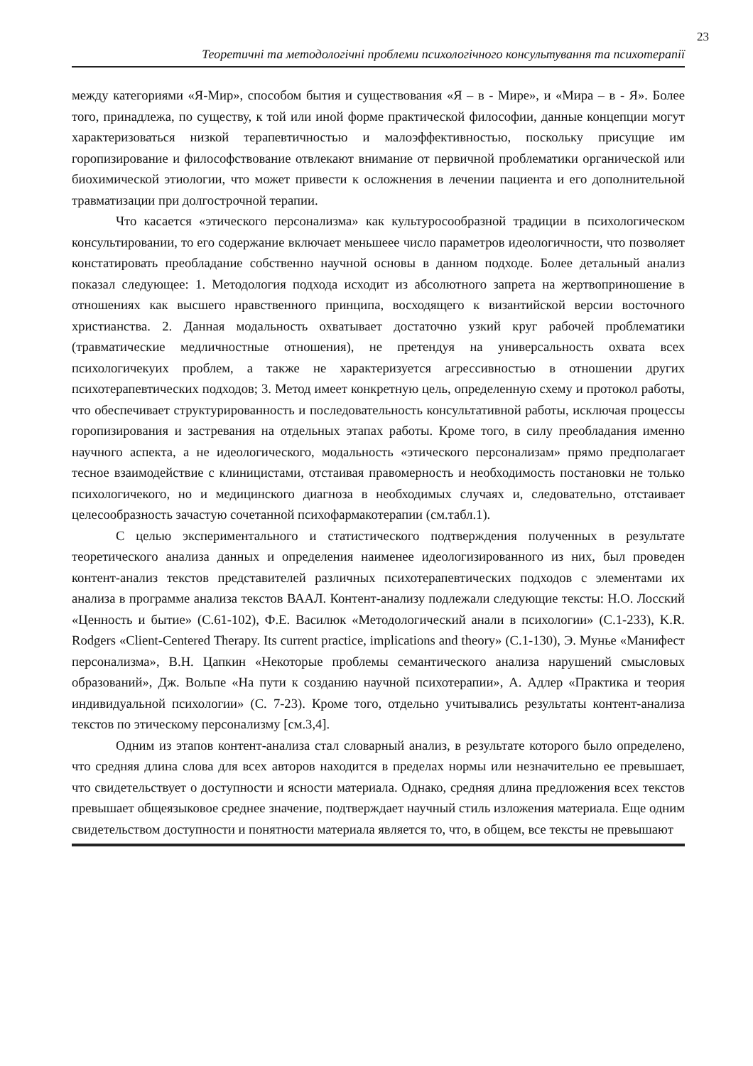23
Теоретичні та методологічні проблеми психологічного консультування та психотерапії
между категориями «Я-Мир», способом бытия и существования «Я – в - Мире», и «Мира – в - Я». Более того, принадлежа, по существу, к той или иной форме практической философии, данные концепции могут характеризоваться низкой терапевтичностью и малоэффективностью, поскольку присущие им горопизирование и философствование отвлекают внимание от первичной проблематики органической или биохимической этиологии, что может привести к осложнения в лечении пациента и его дополнительной травматизации при долгострочной терапии.
Что касается «этического персонализма» как культуросообразной традиции в психологическом консультировании, то его содержание включает меньшеее число параметров идеологичности, что позволяет констатировать преобладание собственно научной основы в данном подходе. Более детальный анализ показал следующее: 1. Методология подхода исходит из абсолютного запрета на жертвоприношение в отношениях как высшего нравственного принципа, восходящего к византийской версии восточного христианства. 2. Данная модальность охватывает достаточно узкий круг рабочей проблематики (травматические медличностные отношения), не претендуя на универсальность охвата всех психологичекуих проблем, а также не характеризуется агрессивностью в отношении других психотерапевтических подходов; 3. Метод имеет конкретную цель, определенную схему и протокол работы, что обеспечивает структурированность и последовательность консультативной работы, исключая процессы горопизирования и застревания на отдельных этапах работы. Кроме того, в силу преобладания именно научного аспекта, а не идеологического, модальность «этического персонализам» прямо предполагает тесное взаимодействие с клиницистами, отстаивая правомерность и необходимость постановки не только психологичекого, но и медицинского диагноза в необходимых случаях и, следовательно, отстаивает целесообразность зачастую сочетанной психофармакотерапии (см.табл.1).
С целью экспериментального и статистического подтверждения полученных в результате теоретического анализа данных и определения наименее идеологизированного из них, был проведен контент-анализ текстов представителей различных психотерапевтических подходов с элементами их анализа в программе анализа текстов ВААЛ. Контент-анализу подлежали следующие тексты: Н.О. Лосский «Ценность и бытие» (С.61-102), Ф.Е. Василюк «Методологический анали в психологии» (С.1-233), K.R. Rodgers «Client-Centered Therapy. Its current practice, implications and theory» (С.1-130), Э. Мунье «Манифест персонализма», В.Н. Цапкин «Некоторые проблемы семантического анализа нарушений смысловых образований», Дж. Вольпе «На пути к созданию научной психотерапии», А. Адлер «Практика и теория индивидуальной психологии» (С. 7-23). Кроме того, отдельно учитывались результаты контент-анализа текстов по этическому персонализму [см.3,4].
Одним из этапов контент-анализа стал словарный анализ, в результате которого было определено, что средняя длина слова для всех авторов находится в пределах нормы или незначительно ее превышает, что свидетельствует о доступности и ясности материала. Однако, средняя длина предложения всех текстов превышает общеязыковое среднее значение, подтверждает научный стиль изложения материала. Еще одним свидетельством доступности и понятности материала является то, что, в общем, все тексты не превышают